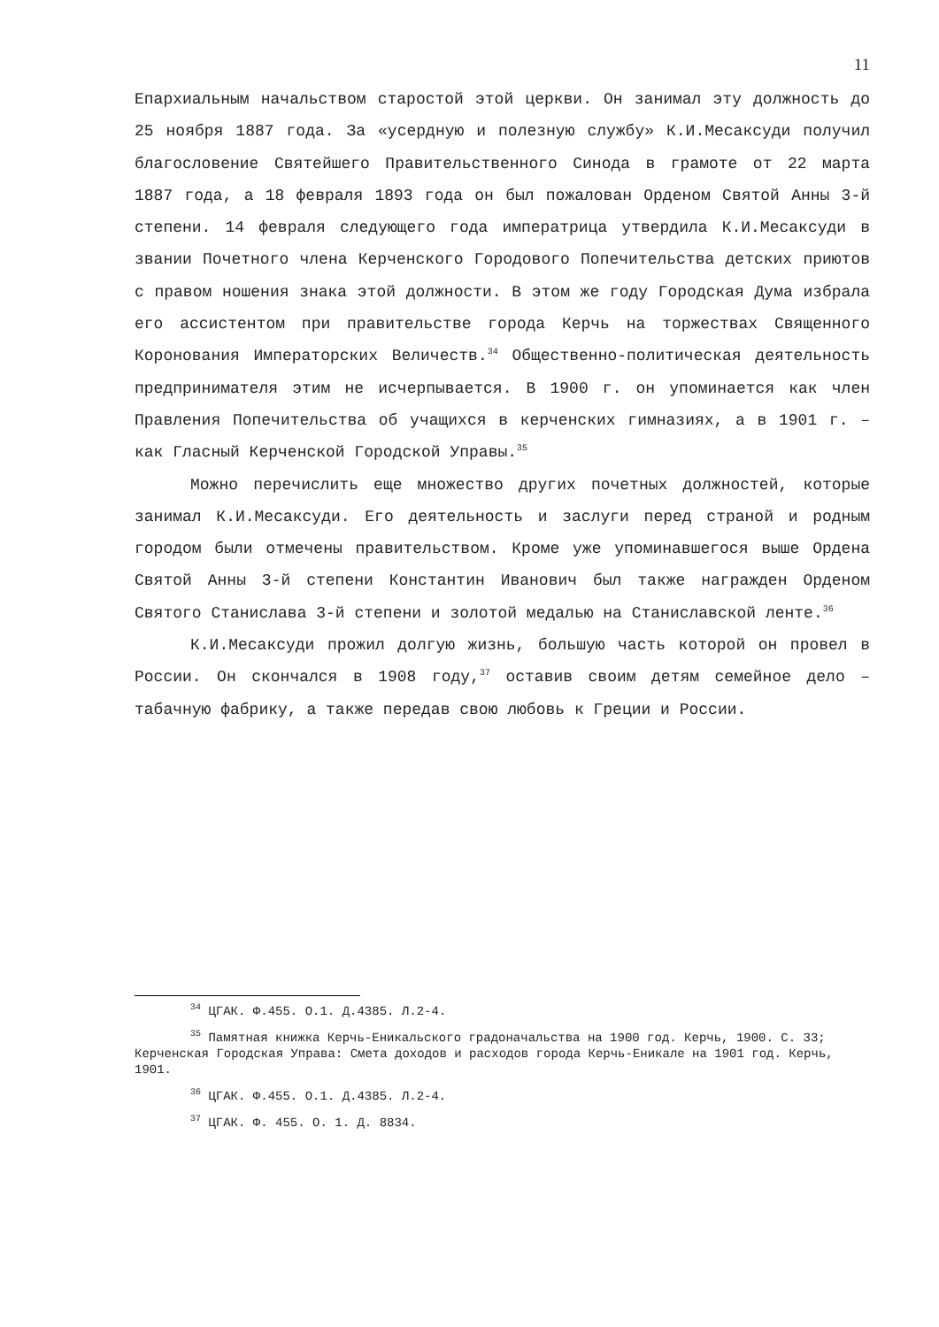11
Епархиальным начальством старостой этой церкви. Он занимал эту должность до 25 ноября 1887 года. За «усердную и полезную службу» К.И.Месаксуди получил благословение Святейшего Правительственного Синода в грамоте от 22 марта 1887 года, а 18 февраля 1893 года он был пожалован Орденом Святой Анны 3-й степени. 14 февраля следующего года императрица утвердила К.И.Месаксуди в звании Почетного члена Керченского Городового Попечительства детских приютов с правом ношения знака этой должности. В этом же году Городская Дума избрала его ассистентом при правительстве города Керчь на торжествах Священного Коронования Императорских Величеств.<sup>34</sup> Общественно-политическая деятельность предпринимателя этим не исчерпывается. В 1900 г. он упоминается как член Правления Попечительства об учащихся в керченских гимназиях, а в 1901 г. – как Гласный Керченской Городской Управы.<sup>35</sup>
Можно перечислить еще множество других почетных должностей, которые занимал К.И.Месаксуди. Его деятельность и заслуги перед страной и родным городом были отмечены правительством. Кроме уже упоминавшегося выше Ордена Святой Анны 3-й степени Константин Иванович был также награжден Орденом Святого Станислава 3-й степени и золотой медалью на Станиславской ленте.<sup>36</sup>
К.И.Месаксуди прожил долгую жизнь, большую часть которой он провел в России. Он скончался в 1908 году,<sup>37</sup> оставив своим детям семейное дело – табачную фабрику, а также передав свою любовь к Греции и России.
<sup>34</sup> ЦГАК. Ф.455. О.1. Д.4385. Л.2-4.
<sup>35</sup> Памятная книжка Керчь-Еникальского градоначальства на 1900 год. Керчь, 1900. С. 33; Керченская Городская Управа: Смета доходов и расходов города Керчь-Еникале на 1901 год. Керчь, 1901.
<sup>36</sup> ЦГАК. Ф.455. О.1. Д.4385. Л.2-4.
<sup>37</sup> ЦГАК. Ф. 455. О. 1. Д. 8834.